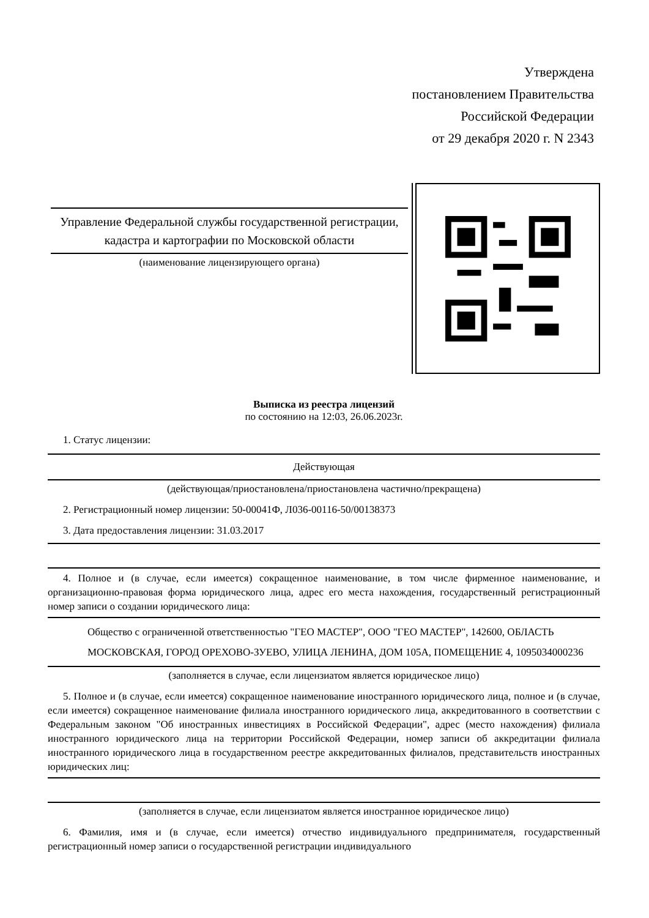Утверждена
постановлением Правительства
Российской Федерации
от 29 декабря 2020 г. N 2343
Управление Федеральной службы государственной регистрации, кадастра и картографии по Московской области
(наименование лицензирующего органа)
Выписка из реестра лицензий
по состоянию на 12:03, 26.06.2023г.
1. Статус лицензии:
Действующая
(действующая/приостановлена/приостановлена частично/прекращена)
2. Регистрационный номер лицензии: 50-00041Ф, Л036-00116-50/00138373
3. Дата предоставления лицензии: 31.03.2017
4. Полное и (в случае, если имеется) сокращенное наименование, в том числе фирменное наименование, и организационно-правовая форма юридического лица, адрес его места нахождения, государственный регистрационный номер записи о создании юридического лица:
Общество с ограниченной ответственностью "ГЕО МАСТЕР", ООО "ГЕО МАСТЕР", 142600, ОБЛАСТЬ МОСКОВСКАЯ, ГОРОД ОРЕХОВО-ЗУЕВО, УЛИЦА ЛЕНИНА, ДОМ 105А, ПОМЕЩЕНИЕ 4, 1095034000236
(заполняется в случае, если лицензиатом является юридическое лицо)
5. Полное и (в случае, если имеется) сокращенное наименование иностранного юридического лица, полное и (в случае, если имеется) сокращенное наименование филиала иностранного юридического лица, аккредитованного в соответствии с Федеральным законом "Об иностранных инвестициях в Российской Федерации", адрес (место нахождения) филиала иностранного юридического лица на территории Российской Федерации, номер записи об аккредитации филиала иностранного юридического лица в государственном реестре аккредитованных филиалов, представительств иностранных юридических лиц:
(заполняется в случае, если лицензиатом является иностранное юридическое лицо)
6. Фамилия, имя и (в случае, если имеется) отчество индивидуального предпринимателя, государственный регистрационный номер записи о государственной регистрации индивидуального